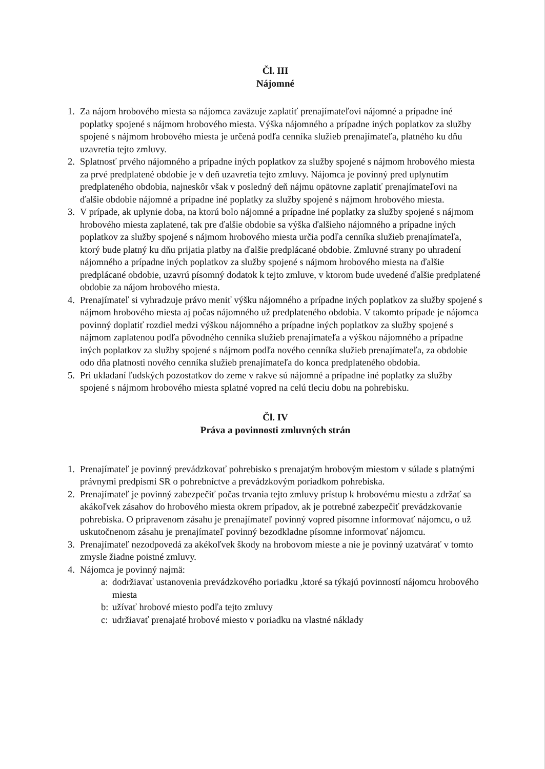Čl. III
Nájomné
1. Za nájom hrobového miesta sa nájomca zaväzuje zaplatiť prenajímateľovi nájomné a prípadne iné poplatky spojené s nájmom hrobového miesta. Výška nájomného a prípadne iných poplatkov za služby spojené s nájmom hrobového miesta je určená podľa cenníka služieb prenajímateľa, platného ku dňu uzavretia tejto zmluvy.
2. Splatnosť prvého nájomného a prípadne iných poplatkov za služby spojené s nájmom hrobového miesta za prvé predplatené obdobie je v deň uzavretia tejto zmluvy. Nájomca je povinný pred uplynutím predplateného obdobia, najneskôr však v posledný deň nájmu opätovne zaplatiť prenajímateľovi na ďalšie obdobie nájomné a prípadne iné poplatky za služby spojené s nájmom hrobového miesta.
3. V prípade, ak uplynie doba, na ktorú bolo nájomné a prípadne iné poplatky za služby spojené s nájmom hrobového miesta zaplatené, tak pre ďalšie obdobie sa výška ďalšieho nájomného a prípadne iných poplatkov za služby spojené s nájmom hrobového miesta určia podľa cenníka služieb prenajímateľa, ktorý bude platný ku dňu prijatia platby na ďalšie predplácané obdobie. Zmluvné strany po uhradení nájomného a prípadne iných poplatkov za služby spojené s nájmom hrobového miesta na ďalšie predplácané obdobie, uzavrú písomný dodatok k tejto zmluve, v ktorom bude uvedené ďalšie predplatené obdobie za nájom hrobového miesta.
4. Prenajímateľ si vyhradzuje právo meniť výšku nájomného a prípadne iných poplatkov za služby spojené s nájmom hrobového miesta aj počas nájomného už predplateného obdobia. V takomto prípade je nájomca povinný doplatiť rozdiel medzi výškou nájomného a prípadne iných poplatkov za služby spojené s nájmom zaplatenou podľa pôvodného cenníka služieb prenajímateľa a výškou nájomného a prípadne iných poplatkov za služby spojené s nájmom podľa nového cenníka služieb prenajímateľa, za obdobie odo dňa platnosti nového cenníka služieb prenajímateľa do konca predplateného obdobia.
5. Pri ukladaní ľudských pozostatkov do zeme v rakve sú nájomné a prípadne iné poplatky za služby spojené s nájmom hrobového miesta splatné vopred na celú tleciu dobu na pohrebisku.
Čl. IV
Práva a povinnosti zmluvných strán
1. Prenajímateľ je povinný prevádzkovať pohrebisko s prenajatým hrobovým miestom v súlade s platnými právnymi predpismi SR o pohrebníctve a prevádzkovým poriadkom pohrebiska.
2. Prenajímateľ je povinný zabezpečiť počas trvania tejto zmluvy prístup k hrobovému miestu a zdržať sa akákoľvek zásahov do hrobového miesta okrem prípadov, ak je potrebné zabezpečiť prevádzkovanie pohrebiska. O pripravenom zásahu je prenajímateľ povinný vopred písomne informovať nájomcu, o už uskutočnenom zásahu je prenajímateľ povinný bezodkladne písomne informovať nájomcu.
3. Prenajímateľ nezodpovedá za akékoľvek škody na hrobovom mieste a nie je povinný uzatvárať v tomto zmysle žiadne poistné zmluvy.
4. Nájomca je povinný najmä:
a:
dodržiavať ustanovenia prevádzkového poriadku ,ktoré sa týkajú povinností nájomcu hrobového miesta
b:
užívať hrobové miesto podľa tejto zmluvy
c:
udržiavať prenajaté hrobové miesto v poriadku na vlastné náklady